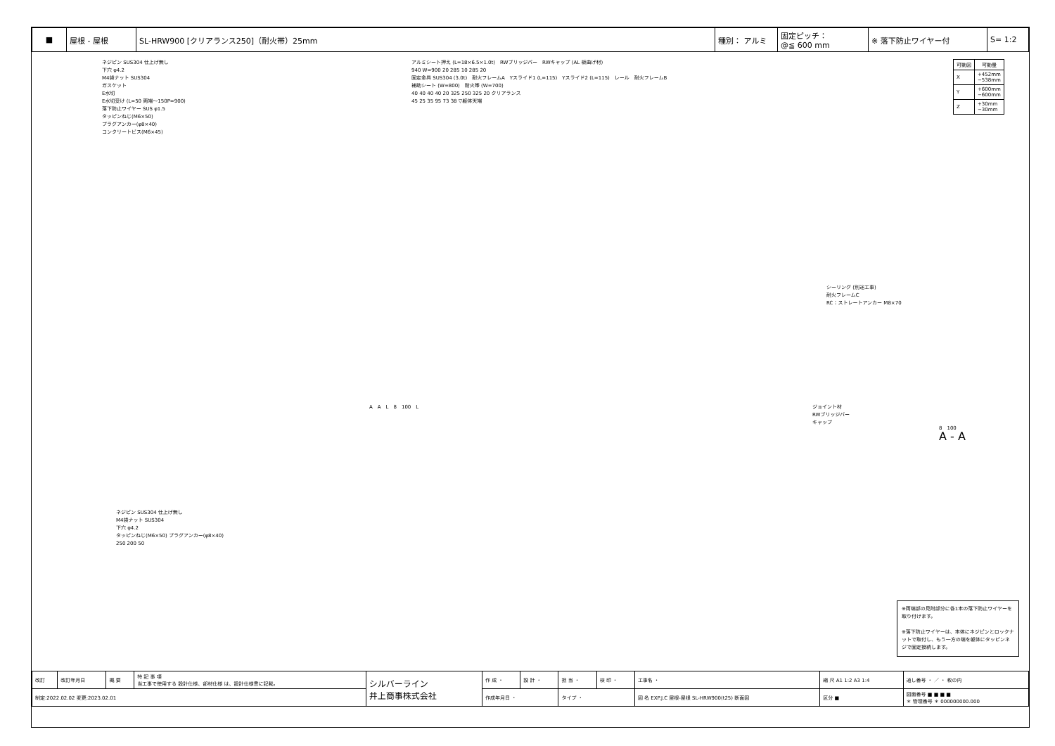| ■ | 屋根 - 屋根 | SL-HRW900 [クリアランス250]（耐火帯）25mm | 種別： アルミ | 固定ピッチ： @≦ 600 mm | ※ 落下防止ワイヤー付 | S= 1:2 |
ネジピン SUS304 仕上げ無し
下穴 φ4.2
M4袋ナット SUS304
ガスケット
E水切
E水切受け (L=50 両端～150P=900)
落下防止ワイヤー SUS φ1.5
タッピンねじ(M6×50)
プラグアンカー(φ8×40)
コンクリートビス(M6×45)
アルミシート押え (L=18×6.5×1.0t)　RWブリッジバー　RWキャップ (AL 板曲げ材)
940 W=900 20 285 10 285 20
固定金具 SUS304 (3.0t)　耐火フレームA　Yスライド1 (L=115)　Yスライド2 (L=115)　レール　耐火フレームB
補助シート (W=800)　耐火帯 (W=700)
40 40 40 40 20 325 250 325 20 クリアランス
45 25 35 95 73 38 ▽躯体天端
シーリング (別途工事)
耐火フレームC
RC：ストレートアンカー M8×70
| 可動図 | 可動量 |
| --- | --- |
| X | +452mm −538mm |
| Y | +600mm −600mm |
| Z | +30mm −30mm |
ネジピン SUS304 仕上げ無し
M4袋ナット SUS304
下穴 φ4.2
タッピンねじ(M6×50) プラグアンカー(φ8×40)
250 200 50
A　A　L　8　100　L
ジョイント材
RWブリッジバー
キャップ
8　100
A - A
※両端部の見附部分に各1本の落下防止ワイヤーを取り付けます。
※落下防止ワイヤーは、本体にネジピンとロックナットで取付し、もう一方の端を躯体にタッピンネジで固定接続します。
| 改訂 | 改訂年月日 | 概 要 | 特 記 事 項 当工事で使用する 設計仕様、部材仕様 は、設計仕様書に記載。 | シルバーライン 井上商事株式会社 | 作 成 ・ | 設 計 ・ | 担 当 ・ | 検 印 ・ | 工事名 ・ | 縮 尺 A1 1:2 A3 1:4 | 通し番号 ・ ／ ・ 枚の内 |
| 制定:2022.02.02 変更:2023.02.01 | | | | | 作成年月日 ・ | | タイプ ・ | | 図 名 EXP.J.C 屋根-屋根 SL-HRW900(t25) 断面図 | 区分 ■ | 図面番号 ■ ■ ■ ■ ＊ 管理番号 ＊ 000000000.000 |